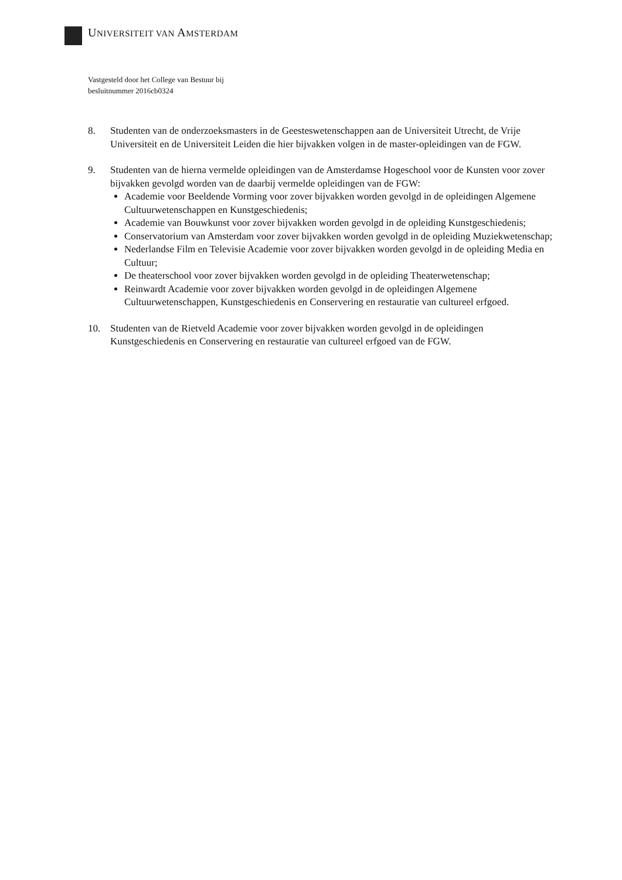UNIVERSITEIT VAN AMSTERDAM
Vastgesteld door het College van Bestuur bij
besluitnummer 2016cb0324
8. Studenten van de onderzoeksmasters in de Geesteswetenschappen aan de Universiteit Utrecht, de Vrije Universiteit en de Universiteit Leiden die hier bijvakken volgen in de master-opleidingen van de FGW.
9. Studenten van de hierna vermelde opleidingen van de Amsterdamse Hogeschool voor de Kunsten voor zover bijvakken gevolgd worden van de daarbij vermelde opleidingen van de FGW:
Academie voor Beeldende Vorming voor zover bijvakken worden gevolgd in de opleidingen Algemene Cultuurwetenschappen en Kunstgeschiedenis;
Academie van Bouwkunst voor zover bijvakken worden gevolgd in de opleiding Kunstgeschiedenis;
Conservatorium van Amsterdam voor zover bijvakken worden gevolgd in de opleiding Muziekwetenschap;
Nederlandse Film en Televisie Academie voor zover bijvakken worden gevolgd in de opleiding Media en Cultuur;
De theaterschool voor zover bijvakken worden gevolgd in de opleiding Theaterwetenschap;
Reinwardt Academie voor zover bijvakken worden gevolgd in de opleidingen Algemene Cultuurwetenschappen, Kunstgeschiedenis en Conservering en restauratie van cultureel erfgoed.
10. Studenten van de Rietveld Academie voor zover bijvakken worden gevolgd in de opleidingen Kunstgeschiedenis en Conservering en restauratie van cultureel erfgoed van de FGW.